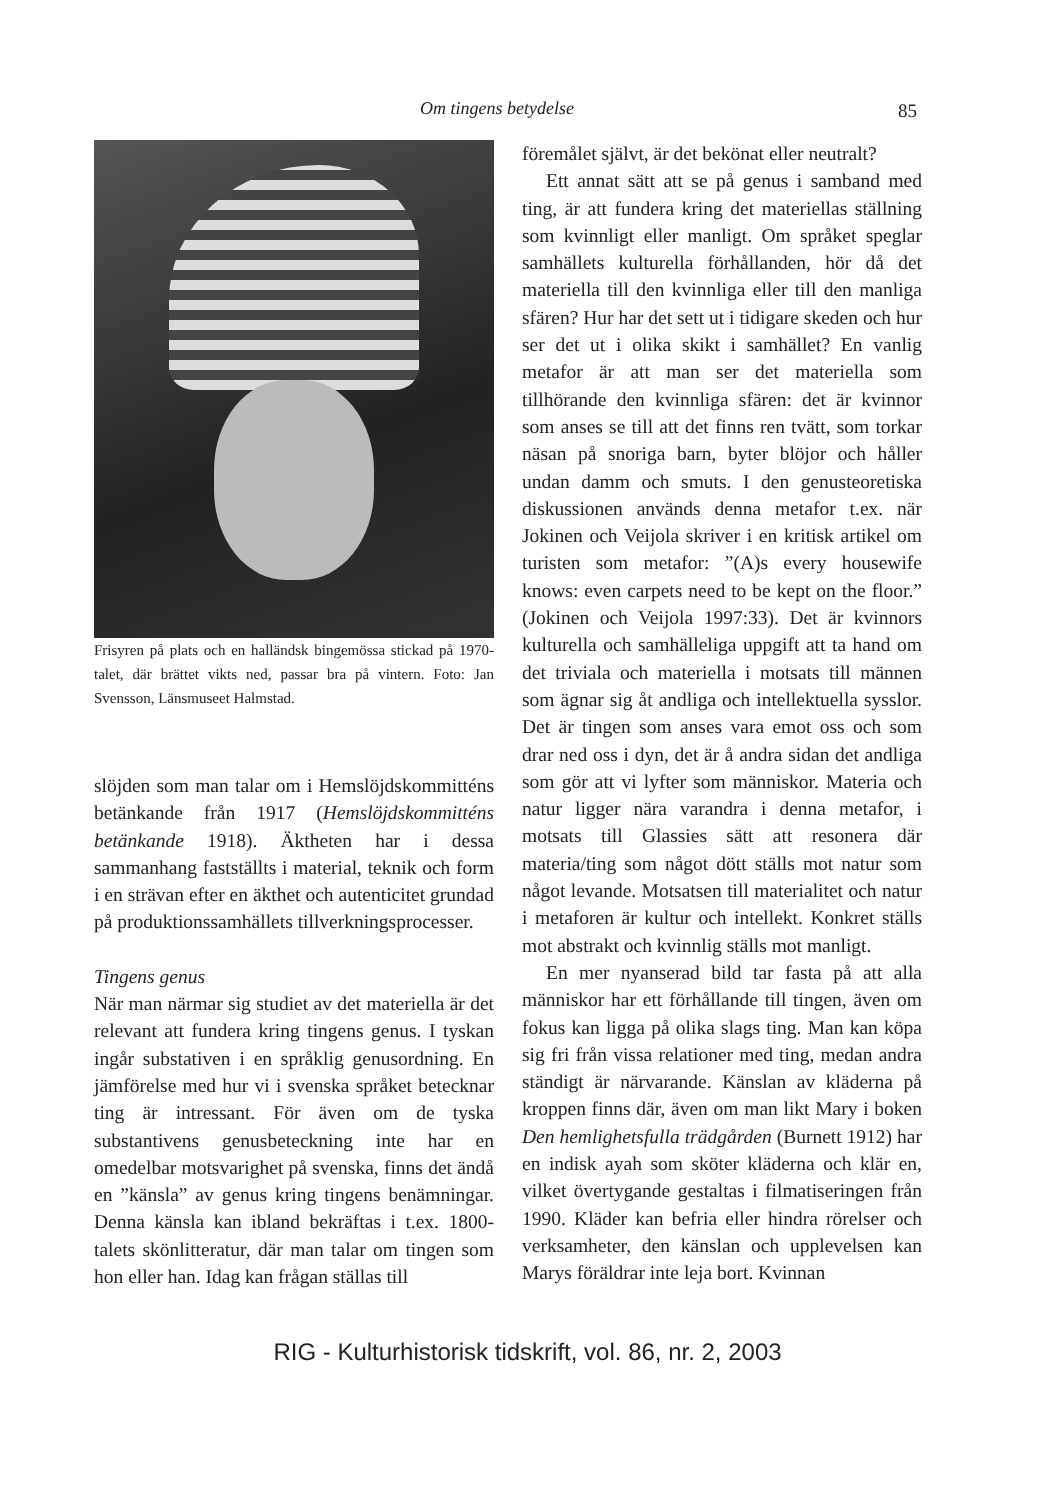Om tingens betydelse 85
Frisyren på plats och en halländsk bingemössa stickad på 1970-talet, där brättet vikts ned, passar bra på vintern. Foto: Jan Svensson, Länsmuseet Halmstad.
slöjden som man talar om i Hemslöjdskommitténs betänkande från 1917 (Hemslöjdskommitténs betänkande 1918). Äktheten har i dessa sammanhang fastställts i material, teknik och form i en strävan efter en äkthet och autenticitet grundad på produktionssamhällets tillverkningsprocesser.
Tingens genus
När man närmar sig studiet av det materiella är det relevant att fundera kring tingens genus. I tyskan ingår substativen i en språklig genusordning. En jämförelse med hur vi i svenska språket betecknar ting är intressant. För även om de tyska substantivens genusbeteckning inte har en omedelbar motsvarighet på svenska, finns det ändå en ”känsla” av genus kring tingens benämningar. Denna känsla kan ibland bekräftas i t.ex. 1800-talets skönlitteratur, där man talar om tingen som hon eller han. Idag kan frågan ställas till
föremålet självt, är det bekönat eller neutralt?
Ett annat sätt att se på genus i samband med ting, är att fundera kring det materiellas ställning som kvinnligt eller manligt. Om språket speglar samhällets kulturella förhållanden, hör då det materiella till den kvinnliga eller till den manliga sfären? Hur har det sett ut i tidigare skeden och hur ser det ut i olika skikt i samhället? En vanlig metafor är att man ser det materiella som tillhörande den kvinnliga sfären: det är kvinnor som anses se till att det finns ren tvätt, som torkar näsan på snoriga barn, byter blöjor och håller undan damm och smuts. I den genusteoretiska diskussionen används denna metafor t.ex. när Jokinen och Veijola skriver i en kritisk artikel om turisten som metafor: ”(A)s every housewife knows: even carpets need to be kept on the floor.” (Jokinen och Veijola 1997:33). Det är kvinnors kulturella och samhälleliga uppgift att ta hand om det triviala och materiella i motsats till männen som ägnar sig åt andliga och intellektuella sysslor. Det är tingen som anses vara emot oss och som drar ned oss i dyn, det är å andra sidan det andliga som gör att vi lyfter som människor. Materia och natur ligger nära varandra i denna metafor, i motsats till Glassies sätt att resonera där materia/ting som något dött ställs mot natur som något levande. Motsatsen till materialitet och natur i metaforen är kultur och intellekt. Konkret ställs mot abstrakt och kvinnlig ställs mot manligt.
En mer nyanserad bild tar fasta på att alla människor har ett förhållande till tingen, även om fokus kan ligga på olika slags ting. Man kan köpa sig fri från vissa relationer med ting, medan andra ständigt är närvarande. Känslan av kläderna på kroppen finns där, även om man likt Mary i boken Den hemlighetsfulla trädgården (Burnett 1912) har en indisk ayah som sköter kläderna och klär en, vilket övertygande gestaltas i filmatiseringen från 1990. Kläder kan befria eller hindra rörelser och verksamheter, den känslan och upplevelsen kan Marys föräldrar inte leja bort. Kvinnan
RIG - Kulturhistorisk tidskrift, vol. 86, nr. 2, 2003